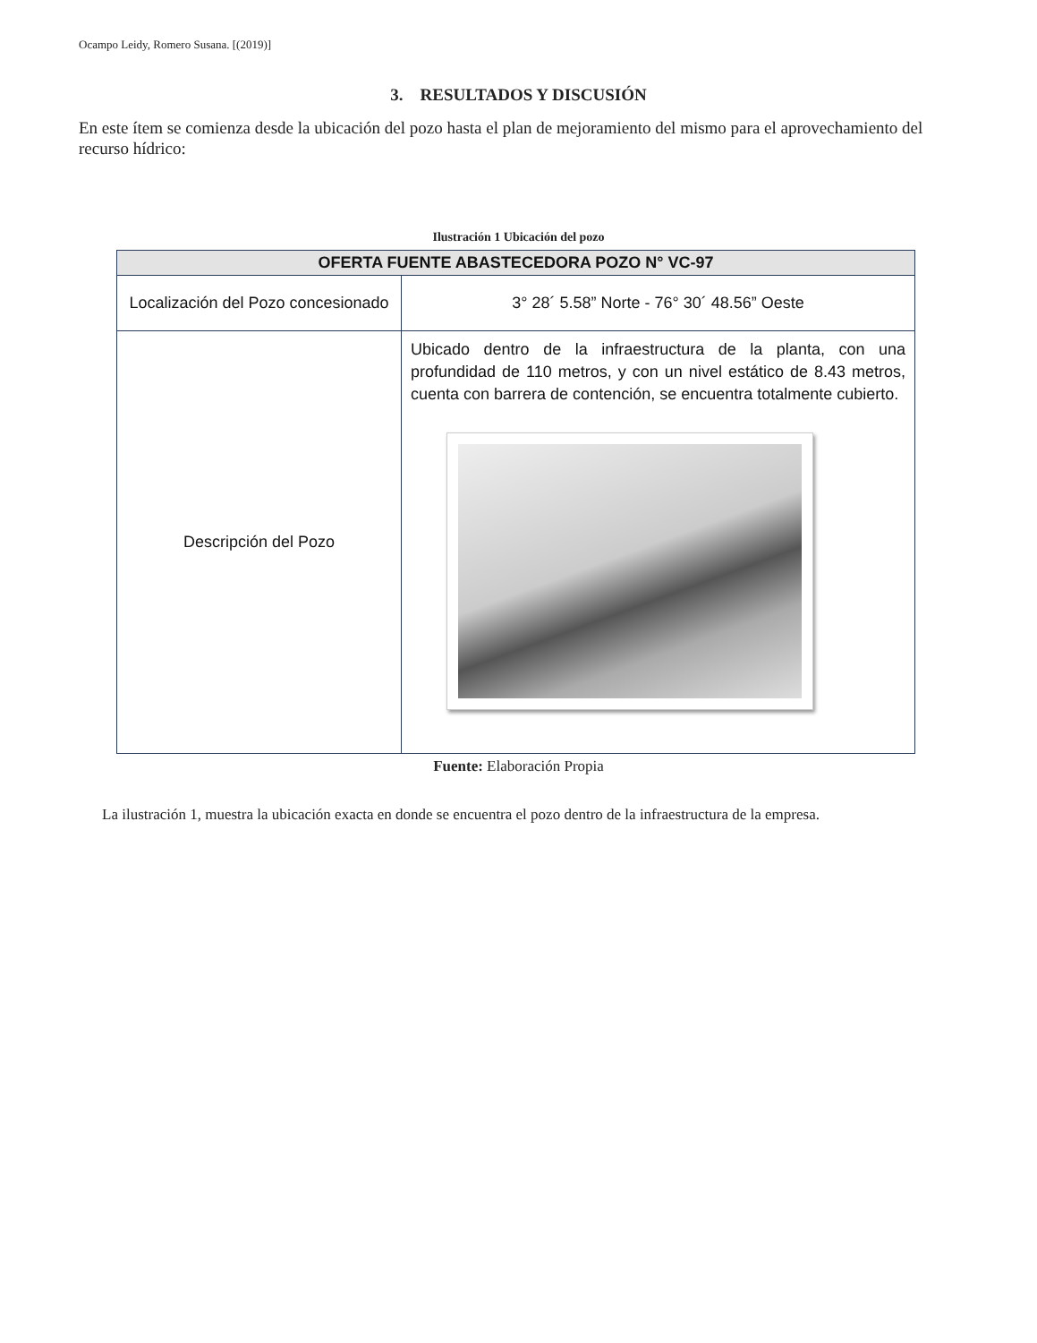Ocampo Leidy, Romero Susana. [(2019)]
3. RESULTADOS Y DISCUSIÓN
En este ítem se comienza desde la ubicación del pozo hasta el plan de mejoramiento del mismo para el aprovechamiento del recurso hídrico:
Ilustración 1 Ubicación del pozo
| OFERTA FUENTE ABASTECEDORA POZO N° VC-97 | |
| --- | --- |
| Localización del Pozo concesionado | 3° 28´ 5.58” Norte - 76° 30´ 48.56” Oeste |
| Descripción del Pozo | Ubicado dentro de la infraestructura de la planta, con una profundidad de 110 metros, y con un nivel estático de 8.43 metros, cuenta con barrera de contención, se encuentra totalmente cubierto. |
Fuente: Elaboración Propia
La ilustración 1, muestra la ubicación exacta en donde se encuentra el pozo dentro de la infraestructura de la empresa.